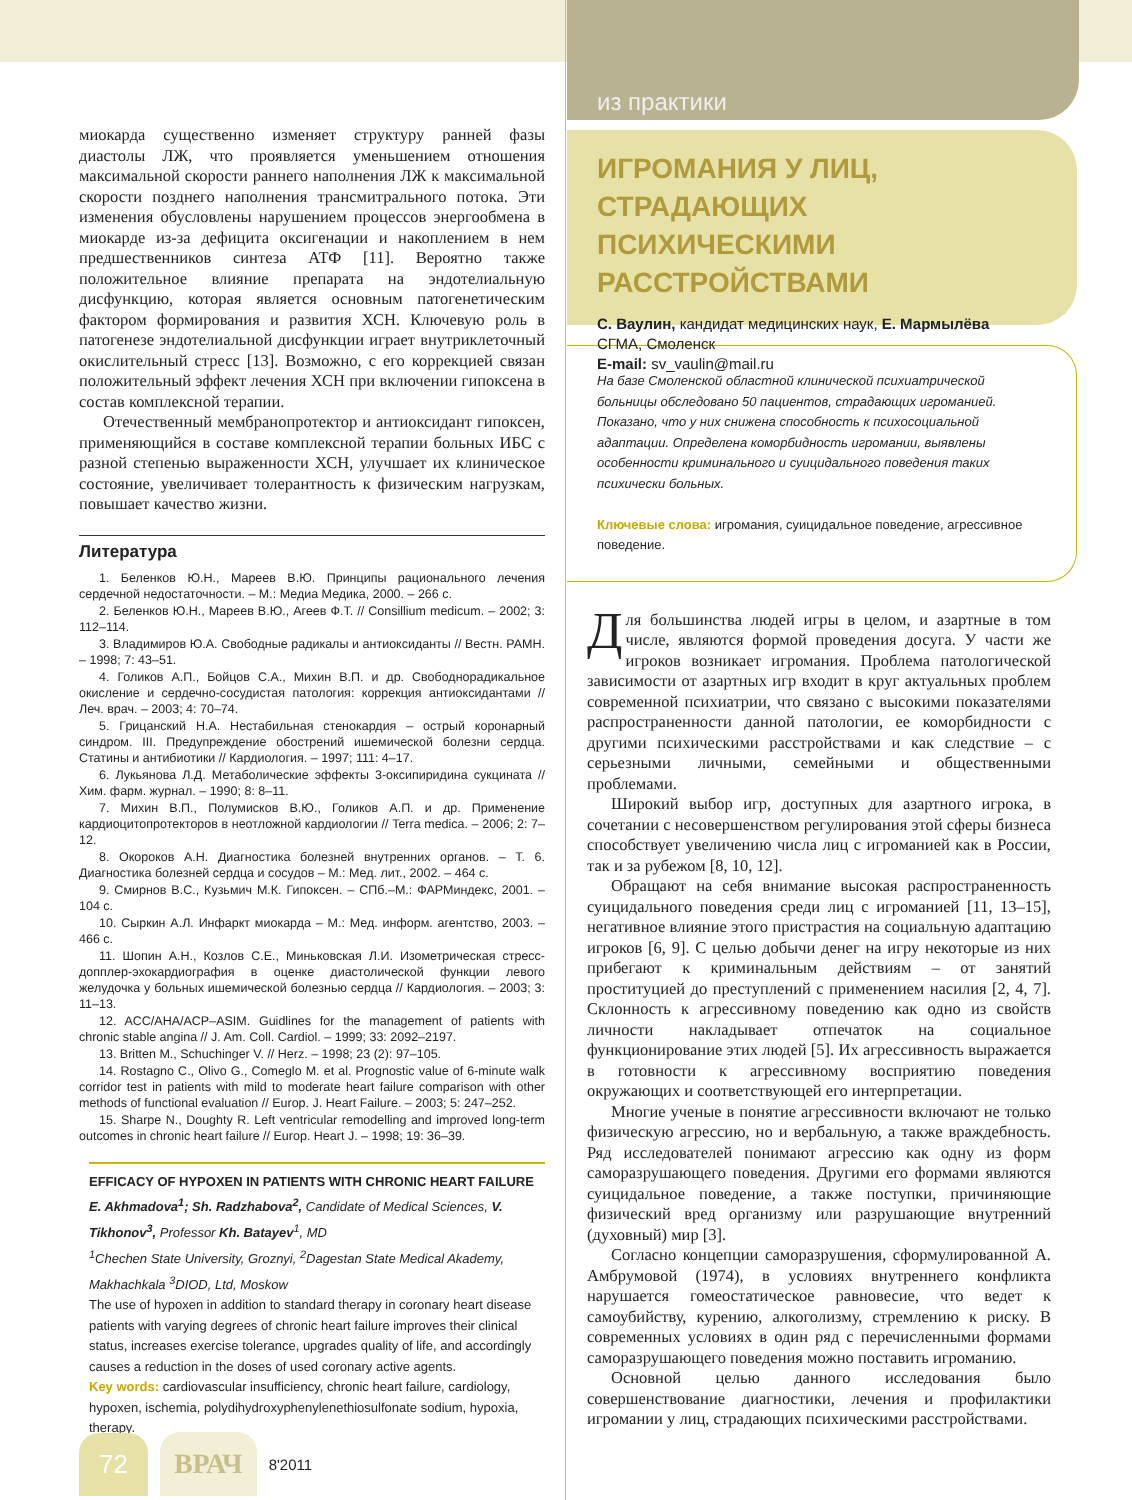миокарда существенно изменяет структуру ранней фазы диастолы ЛЖ, что проявляется уменьшением отношения максимальной скорости раннего наполнения ЛЖ к максимальной скорости позднего наполнения трансмитрального потока. Эти изменения обусловлены нарушением процессов энергообмена в миокарде из-за дефицита оксигенации и накоплением в нем предшественников синтеза АТФ [11]. Вероятно также положительное влияние препарата на эндотелиальную дисфункцию, которая является основным патогенетическим фактором формирования и развития ХСН. Ключевую роль в патогенезе эндотелиальной дисфункции играет внутриклеточный окислительный стресс [13]. Возможно, с его коррекцией связан положительный эффект лечения ХСН при включении гипоксена в состав комплексной терапии.
Отечественный мембранопротектор и антиоксидант гипоксен, применяющийся в составе комплексной терапии больных ИБС с разной степенью выраженности ХСН, улучшает их клиническое состояние, увеличивает толерантность к физическим нагрузкам, повышает качество жизни.
Литература
1. Беленков Ю.Н., Мареев В.Ю. Принципы рационального лечения сердечной недостаточности. – М.: Медиа Медика, 2000. – 266 с.
2. Беленков Ю.Н., Мареев В.Ю., Агеев Ф.Т. // Consillium medicum. – 2002; 3: 112–114.
3. Владимиров Ю.А. Свободные радикалы и антиоксиданты // Вестн. РАМН. – 1998; 7: 43–51.
4. Голиков А.П., Бойцов С.А., Михин В.П. и др. Свободнорадикальное окисление и сердечно-сосудистая патология: коррекция антиоксидантами // Леч. врач. – 2003; 4: 70–74.
5. Грицанский Н.А. Нестабильная стенокардия – острый коронарный синдром. III. Предупреждение обострений ишемической болезни сердца. Статины и антибиотики // Кардиология. – 1997; 111: 4–17.
6. Лукьянова Л.Д. Метаболические эффекты 3-оксипиридина сукцината // Хим. фарм. журнал. – 1990; 8: 8–11.
7. Михин В.П., Полумисков В.Ю., Голиков А.П. и др. Применение кардиоцитопротекторов в неотложной кардиологии // Terra medica. – 2006; 2: 7– 12.
8. Окороков А.Н. Диагностика болезней внутренних органов. – Т. 6. Диагностика болезней сердца и сосудов – М.: Мед. лит., 2002. – 464 с.
9. Смирнов В.С., Кузьмич М.К. Гипоксен. – СПб.–М.: ФАРМиндекс, 2001. – 104 с.
10. Сыркин А.Л. Инфаркт миокарда – М.: Мед. информ. агентство, 2003. – 466 с.
11. Шопин А.Н., Козлов С.Е., Миньковская Л.И. Изометрическая стресс-допплер-эхокардиография в оценке диастолической функции левого желудочка у больных ишемической болезнью сердца // Кардиология. – 2003; 3: 11–13.
12. ACC/AHA/ACP–ASIM. Guidlines for the management of patients with chronic stable angina // J. Am. Coll. Cardiol. – 1999; 33: 2092–2197.
13. Britten M., Schuchinger V. // Herz. – 1998; 23 (2): 97–105.
14. Rostagno C., Olivo G., Comeglo M. et al. Prognostic value of 6-minute walk corridor test in patients with mild to moderate heart failure comparison with other methods of functional evaluation // Europ. J. Heart Failure. – 2003; 5: 247–252.
15. Sharpe N., Doughty R. Left ventricular remodelling and improved long-term outcomes in chronic heart failure // Europ. Heart J. – 1998; 19: 36–39.
EFFICACY OF HYPOXEN IN PATIENTS WITH CHRONIC HEART FAILURE
E. Akhmadova<sup>1</sup>; Sh. Radzhabova<sup>2</sup>, Candidate of Medical Sciences, V. Tikhonov<sup>3</sup>, Professor Kh. Batayev<sup>1</sup>, MD
<sup>1</sup> Chechen State University, Groznyi, <sup>2</sup>Dagestan State Medical Akademy, Makhachkala <sup>3</sup>DIOD, Ltd, Moskow
The use of hypoxen in addition to standard therapy in coronary heart disease patients with varying degrees of chronic heart failure improves their clinical status, increases exercise tolerance, upgrades quality of life, and accordingly causes a reduction in the doses of used coronary active agents.
Key words: cardiovascular insufficiency, chronic heart failure, cardiology, hypoxen, ischemia, polydihydroxyphenylenethiosulfonate sodium, hypoxia, therapy.
из практики
ИГРОМАНИЯ У ЛИЦ, СТРАДАЮЩИХ ПСИХИЧЕСКИМИ РАССТРОЙСТВАМИ
С. Ваулин, кандидат медицинских наук, Е. Мармылёва
СГМА, Смоленск
E-mail: sv_vaulin@mail.ru
На базе Смоленской областной клинической психиатрической больницы обследовано 50 пациентов, страдающих игроманией. Показано, что у них снижена способность к психосоциальной адаптации. Определена коморбидность игромании, выявлены особенности криминального и суицидального поведения таких психически больных.
Ключевые слова: игромания, суицидальное поведение, агрессивное поведение.
Для большинства людей игры в целом, и азартные в том числе, являются формой проведения досуга. У части же игроков возникает игромания. Проблема патологической зависимости от азартных игр входит в круг актуальных проблем современной психиатрии, что связано с высокими показателями распространенности данной патологии, ее коморбидности с другими психическими расстройствами и как следствие – с серьезными личными, семейными и общественными проблемами.
Широкий выбор игр, доступных для азартного игрока, в сочетании с несовершенством регулирования этой сферы бизнеса способствует увеличению числа лиц с игроманией как в России, так и за рубежом [8, 10, 12].
Обращают на себя внимание высокая распространенность суицидального поведения среди лиц с игроманией [11, 13–15], негативное влияние этого пристрастия на социальную адаптацию игроков [6, 9]. С целью добычи денег на игру некоторые из них прибегают к криминальным действиям – от занятий проституцией до преступлений с применением насилия [2, 4, 7]. Склонность к агрессивному поведению как одно из свойств личности накладывает отпечаток на социальное функционирование этих людей [5]. Их агрессивность выражается в готовности к агрессивному восприятию поведения окружающих и соответствующей его интерпретации.
Многие ученые в понятие агрессивности включают не только физическую агрессию, но и вербальную, а также враждебность. Ряд исследователей понимают агрессию как одну из форм саморазрушающего поведения. Другими его формами являются суицидальное поведение, а также поступки, причиняющие физический вред организму или разрушающие внутренний (духовный) мир [3].
Согласно концепции саморазрушения, сформулированной А. Амбрумовой (1974), в условиях внутреннего конфликта нарушается гомеостатическое равновесие, что ведет к самоубийству, курению, алкоголизму, стремлению к риску. В современных условиях в один ряд с перечисленными формами саморазрушающего поведения можно поставить игроманию.
Основной целью данного исследования было совершенствование диагностики, лечения и профилактики игромании у лиц, страдающих психическими расстройствами.
72 ВРАЧ 8'2011